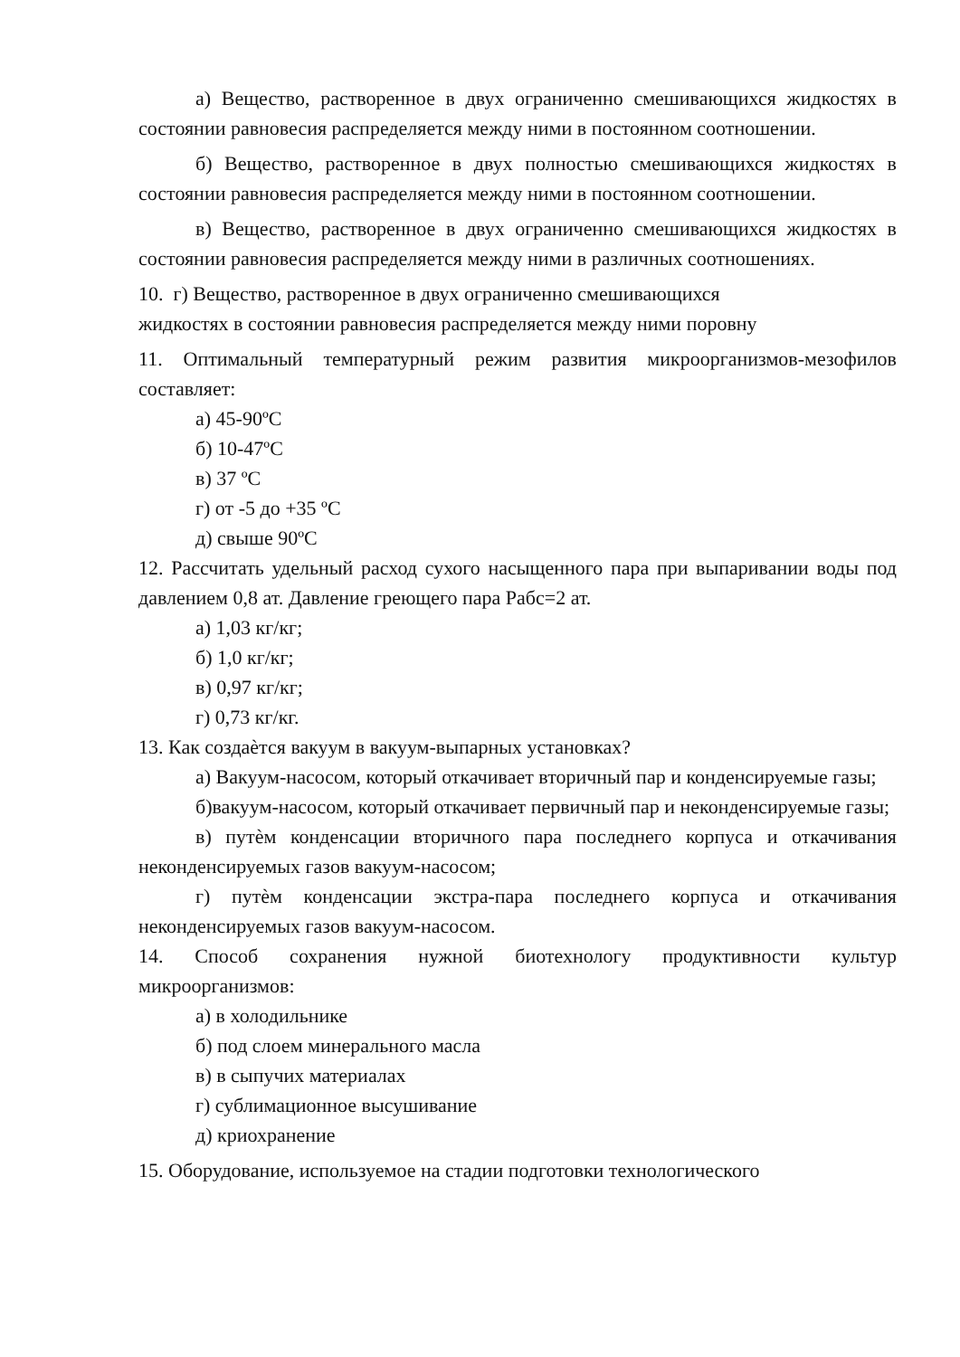а) Вещество, растворенное в двух ограниченно смешивающихся жидкостях в состоянии равновесия распределяется между ними в постоянном соотношении.
б) Вещество, растворенное в двух полностью смешивающихся жидкостях в состоянии равновесия распределяется между ними в постоянном соотношении.
в) Вещество, растворенное в двух ограниченно смешивающихся жидкостях в состоянии равновесия распределяется между ними в различных соотношениях.
10. г) Вещество, растворенное в двух ограниченно смешивающихся
жидкостях в состоянии равновесия распределяется между ними поровну
11. Оптимальный температурный режим развития микроорганизмов-мезофилов составляет:
а) 45-90ºC
б) 10-47ºC
в) 37 ºC
г) от -5 до +35 ºC
д) свыше 90ºC
12. Рассчитать удельный расход сухого насыщенного пара при выпаривании воды под давлением 0,8 ат. Давление греющего пара Рабс=2 ат.
а) 1,03 кг/кг;
б) 1,0 кг/кг;
в) 0,97 кг/кг;
г) 0,73 кг/кг.
13. Как создаѐтся вакуум в вакуум-выпарных установках?
а) Вакуум-насосом, который откачивает вторичный пар и конденсируемые газы;
б)вакуум-насосом, который откачивает первичный пар и неконденсируемые газы;
в) путѐм конденсации вторичного пара последнего корпуса и откачивания неконденсируемых газов вакуум-насосом;
г) путѐм конденсации экстра-пара последнего корпуса и откачивания неконденсируемых газов вакуум-насосом.
14. Способ сохранения нужной биотехнологу продуктивности культур микроорганизмов:
а) в холодильнике
б) под слоем минерального масла
в) в сыпучих материалах
г) сублимационное высушивание
д) криохранение
15. Оборудование, используемое на стадии подготовки технологического